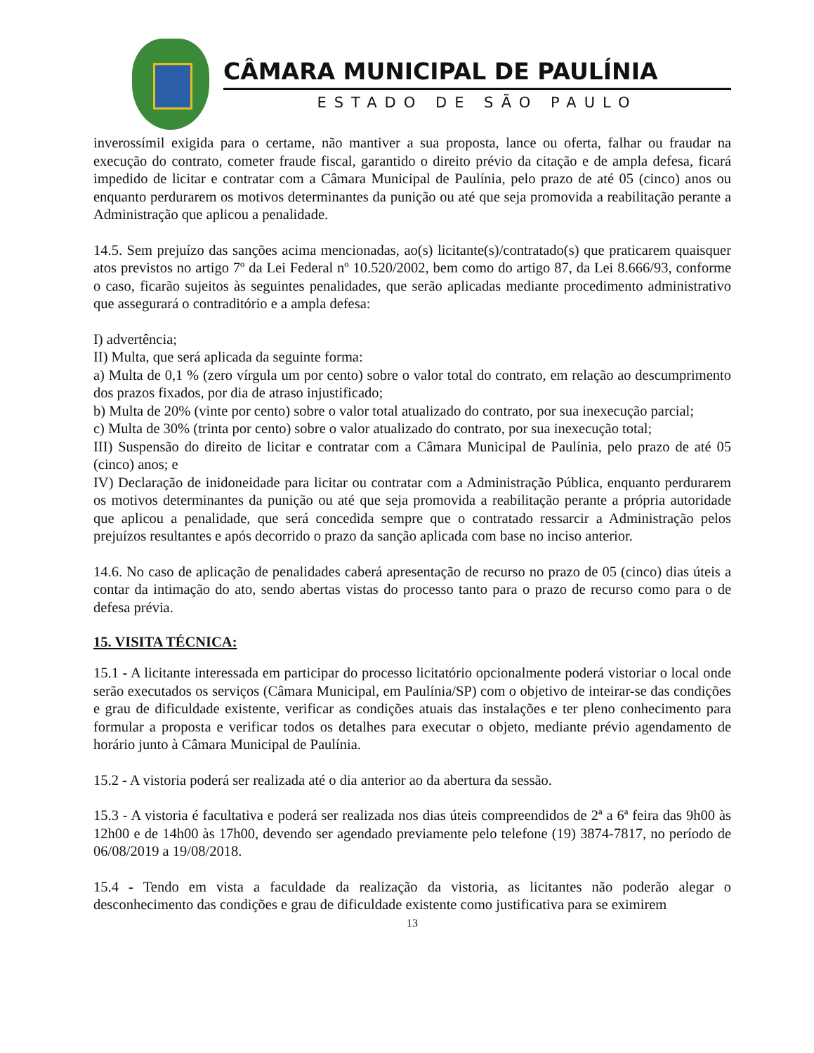CÂMARA MUNICIPAL DE PAULÍNIA
ESTADO DE SÃO PAULO
inverossímil exigida para o certame, não mantiver a sua proposta, lance ou oferta, falhar ou fraudar na execução do contrato, cometer fraude fiscal, garantido o direito prévio da citação e de ampla defesa, ficará impedido de licitar e contratar com a Câmara Municipal de Paulínia, pelo prazo de até 05 (cinco) anos ou enquanto perdurarem os motivos determinantes da punição ou até que seja promovida a reabilitação perante a Administração que aplicou a penalidade.
14.5. Sem prejuízo das sanções acima mencionadas, ao(s) licitante(s)/contratado(s) que praticarem quaisquer atos previstos no artigo 7º da Lei Federal nº 10.520/2002, bem como do artigo 87, da Lei 8.666/93, conforme o caso, ficarão sujeitos às seguintes penalidades, que serão aplicadas mediante procedimento administrativo que assegurará o contraditório e a ampla defesa:
I) advertência;
II) Multa, que será aplicada da seguinte forma:
a) Multa de 0,1 % (zero vírgula um por cento) sobre o valor total do contrato, em relação ao descumprimento dos prazos fixados, por dia de atraso injustificado;
b) Multa de 20% (vinte por cento) sobre o valor total atualizado do contrato, por sua inexecução parcial;
c) Multa de 30% (trinta por cento) sobre o valor atualizado do contrato, por sua inexecução total;
III) Suspensão do direito de licitar e contratar com a Câmara Municipal de Paulínia, pelo prazo de até 05 (cinco) anos; e
IV) Declaração de inidoneidade para licitar ou contratar com a Administração Pública, enquanto perdurarem os motivos determinantes da punição ou até que seja promovida a reabilitação perante a própria autoridade que aplicou a penalidade, que será concedida sempre que o contratado ressarcir a Administração pelos prejuízos resultantes e após decorrido o prazo da sanção aplicada com base no inciso anterior.
14.6. No caso de aplicação de penalidades caberá apresentação de recurso no prazo de 05 (cinco) dias úteis a contar da intimação do ato, sendo abertas vistas do processo tanto para o prazo de recurso como para o de defesa prévia.
15. VISITA TÉCNICA:
15.1 - A licitante interessada em participar do processo licitatório opcionalmente poderá vistoriar o local onde serão executados os serviços (Câmara Municipal, em Paulínia/SP) com o objetivo de inteirar-se das condições e grau de dificuldade existente, verificar as condições atuais das instalações e ter pleno conhecimento para formular a proposta e verificar todos os detalhes para executar o objeto, mediante prévio agendamento de horário junto à Câmara Municipal de Paulínia.
15.2 - A vistoria poderá ser realizada até o dia anterior ao da abertura da sessão.
15.3 - A vistoria é facultativa e poderá ser realizada nos dias úteis compreendidos de 2ª a 6ª feira das 9h00 às 12h00 e de 14h00 às 17h00, devendo ser agendado previamente pelo telefone (19) 3874-7817, no período de 06/08/2019 a 19/08/2018.
15.4 - Tendo em vista a faculdade da realização da vistoria, as licitantes não poderão alegar o desconhecimento das condições e grau de dificuldade existente como justificativa para se eximirem
13